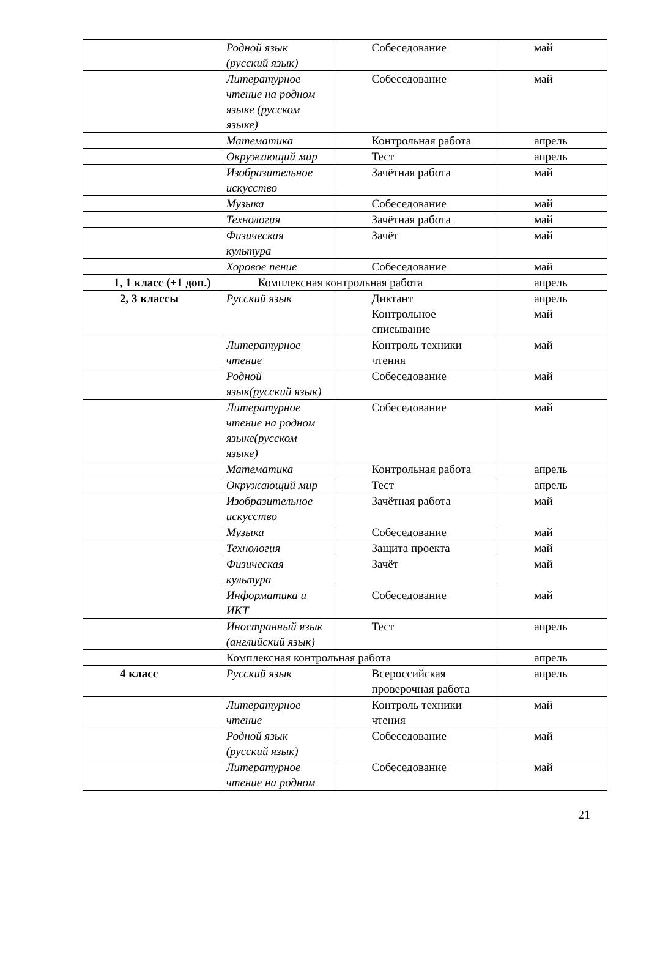| | Родной язык (русский язык) | Собеседование | май |
| | Литературное чтение на родном языке (русском языке) | Собеседование | май |
| | Математика | Контрольная работа | апрель |
| | Окружающий мир | Тест | апрель |
| | Изобразительное искусство | Зачётная работа | май |
| | Музыка | Собеседование | май |
| | Технология | Зачётная работа | май |
| | Физическая культура | Зачёт | май |
| | Хоровое пение | Собеседование | май |
| 1, 1 класс (+1 доп.) | Комплексная контрольная работа | | апрель |
| 2, 3 классы | Русский язык | Диктант Контрольное списывание | апрель май |
| | Литературное чтение | Контроль техники чтения | май |
| | Родной язык(русский язык) | Собеседование | май |
| | Литературное чтение на родном языке(русском языке) | Собеседование | май |
| | Математика | Контрольная работа | апрель |
| | Окружающий мир | Тест | апрель |
| | Изобразительное искусство | Зачётная работа | май |
| | Музыка | Собеседование | май |
| | Технология | Защита проекта | май |
| | Физическая культура | Зачёт | май |
| | Информатика и ИКТ | Собеседование | май |
| | Иностранный язык (английский язык) | Тест | апрель |
| | Комплексная контрольная работа | | апрель |
| 4 класс | Русский язык | Всероссийская проверочная работа | апрель |
| | Литературное чтение | Контроль техники чтения | май |
| | Родной язык (русский язык) | Собеседование | май |
| | Литературное чтение на родном | Собеседование | май |
21